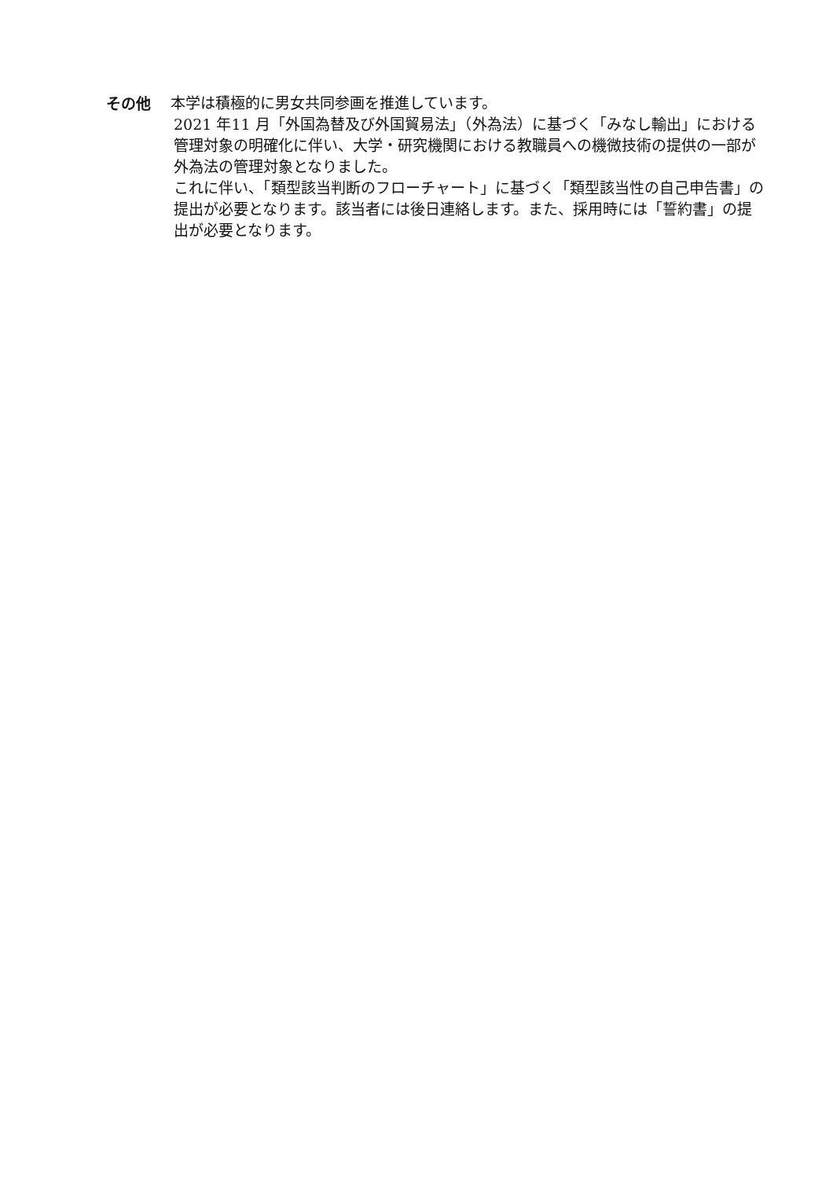その他
本学は積極的に男女共同参画を推進しています。
2021 年11 月「外国為替及び外国貿易法」（外為法）に基づく「みなし輸出」における管理対象の明確化に伴い、大学・研究機関における教職員への機微技術の提供の一部が外為法の管理対象となりました。
これに伴い、「類型該当判断のフローチャート」に基づく「類型該当性の自己申告書」の提出が必要となります。該当者には後日連絡します。また、採用時には「誓約書」の提出が必要となります。